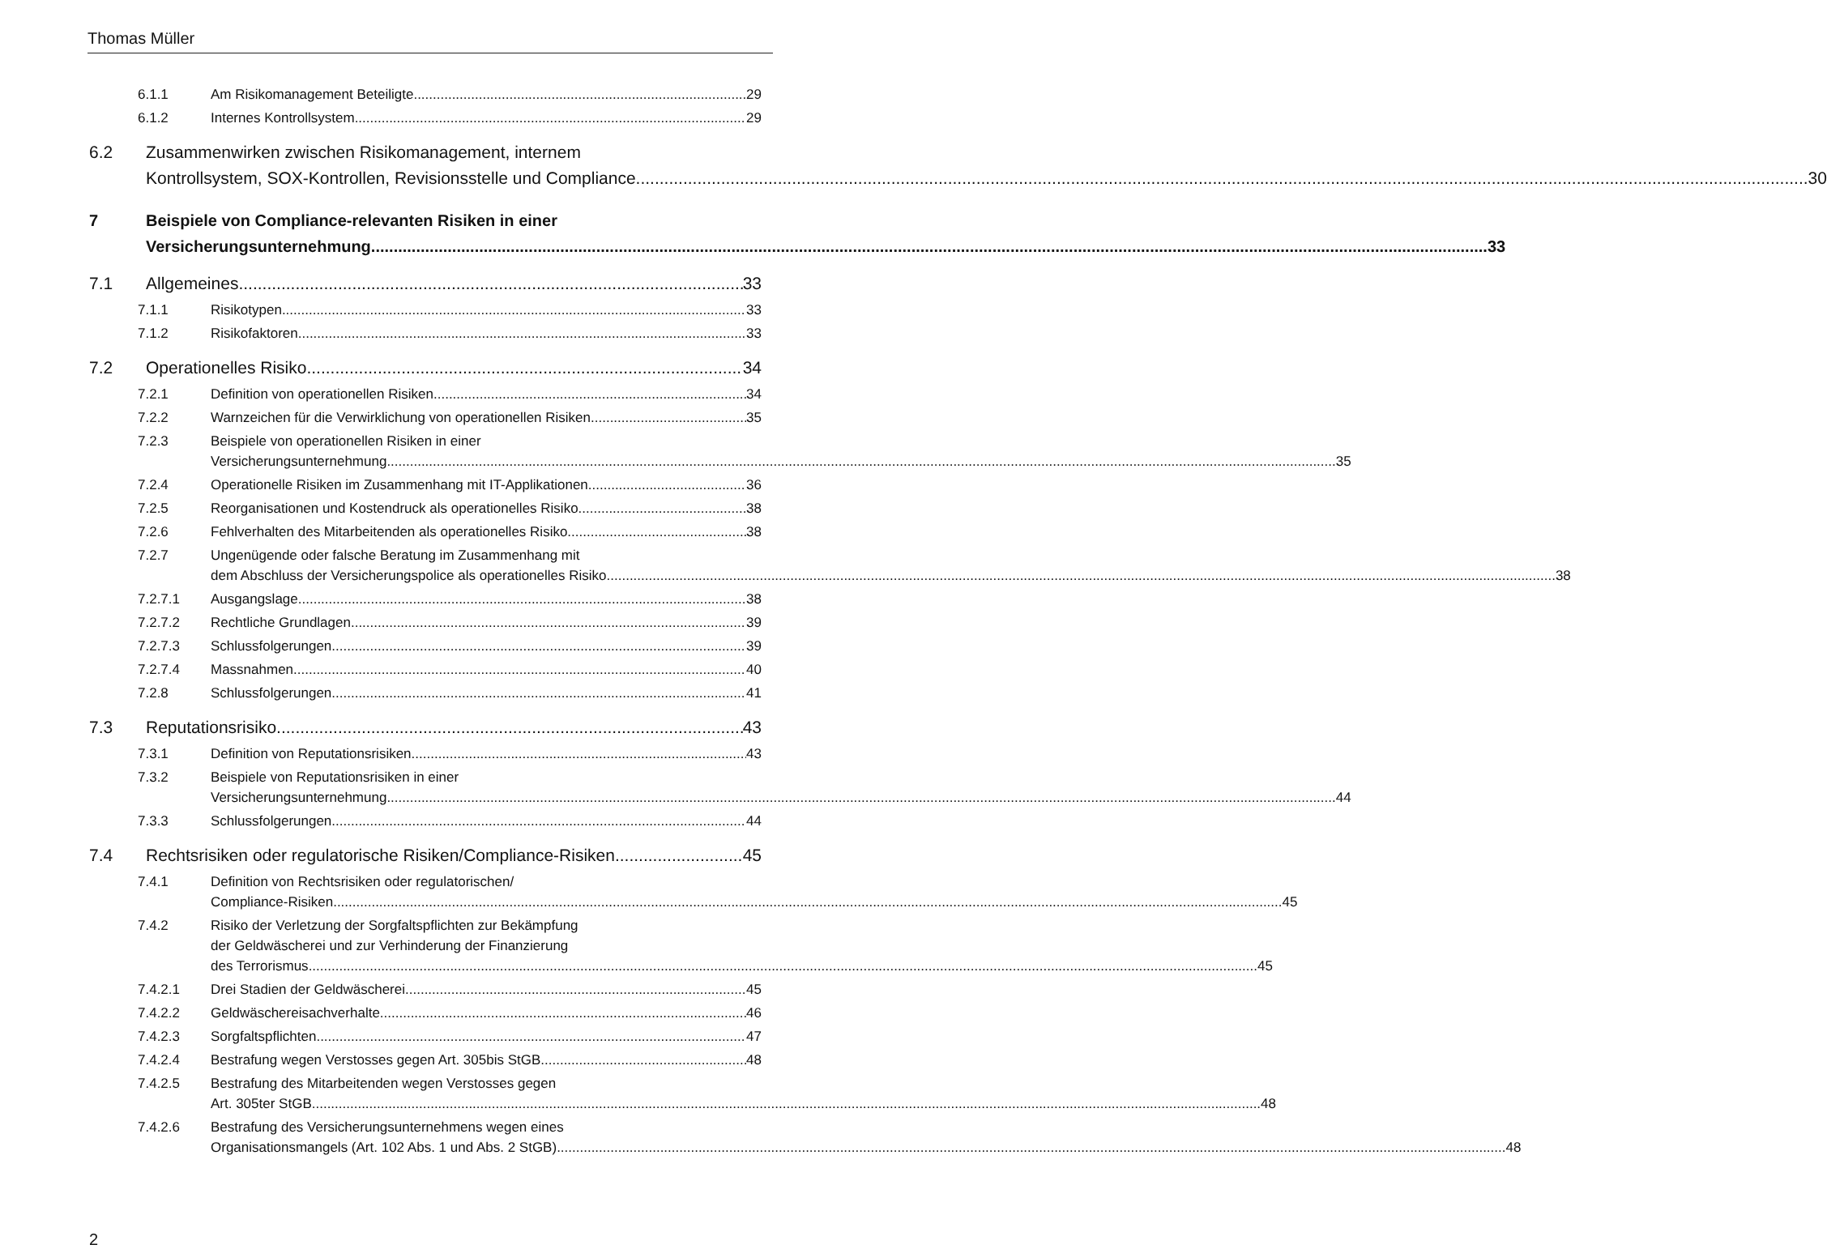Thomas Müller
6.1.1 Am Risikomanagement Beteiligte 29
6.1.2 Internes Kontrollsystem 29
6.2 Zusammenwirken zwischen Risikomanagement, internem
Kontrollsystem, SOX-Kontrollen, Revisionsstelle und Compliance 30
7 Beispiele von Compliance-relevanten Risiken in einer
Versicherungsunternehmung 33
7.1 Allgemeines 33
7.1.1 Risikotypen 33
7.1.2 Risikofaktoren 33
7.2 Operationelles Risiko 34
7.2.1 Definition von operationellen Risiken 34
7.2.2 Warnzeichen für die Verwirklichung von operationellen Risiken 35
7.2.3 Beispiele von operationellen Risiken in einer
Versicherungsunternehmung 35
7.2.4 Operationelle Risiken im Zusammenhang mit IT-Applikationen 36
7.2.5 Reorganisationen und Kostendruck als operationelles Risiko 38
7.2.6 Fehlverhalten des Mitarbeitenden als operationelles Risiko 38
7.2.7 Ungenügende oder falsche Beratung im Zusammenhang mit
dem Abschluss der Versicherungspolice als operationelles Risiko 38
7.2.7.1 Ausgangslage 38
7.2.7.2 Rechtliche Grundlagen 39
7.2.7.3 Schlussfolgerungen 39
7.2.7.4 Massnahmen 40
7.2.8 Schlussfolgerungen 41
7.3 Reputationsrisiko 43
7.3.1 Definition von Reputationsrisiken 43
7.3.2 Beispiele von Reputationsrisiken in einer
Versicherungsunternehmung 44
7.3.3 Schlussfolgerungen 44
7.4 Rechtsrisiken oder regulatorische Risiken/Compliance-Risiken 45
7.4.1 Definition von Rechtsrisiken oder regulatorischen/
Compliance-Risiken 45
7.4.2 Risiko der Verletzung der Sorgfaltspflichten zur Bekämpfung
der Geldwäscherei und zur Verhinderung der Finanzierung
des Terrorismus 45
7.4.2.1 Drei Stadien der Geldwäscherei 45
7.4.2.2 Geldwäschereisachverhalte 46
7.4.2.3 Sorgfaltspflichten 47
7.4.2.4 Bestrafung wegen Verstosses gegen Art. 305bis StGB 48
7.4.2.5 Bestrafung des Mitarbeitenden wegen Verstosses gegen
Art. 305ter StGB 48
7.4.2.6 Bestrafung des Versicherungsunternehmens wegen eines
Organisationsmangels (Art. 102 Abs. 1 und Abs. 2 StGB) 48
2